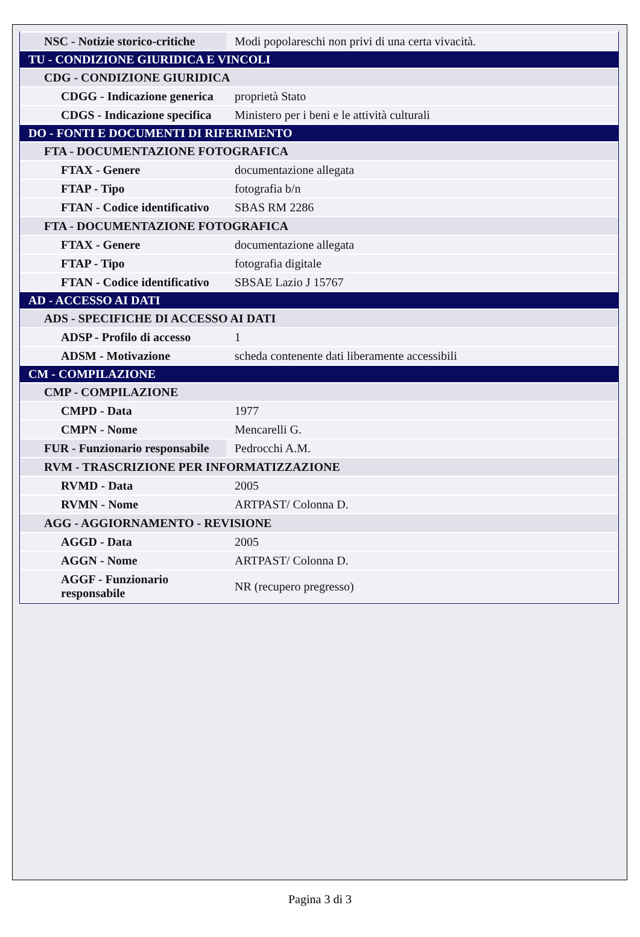| NSC - Notizie storico-critiche | Modi popolareschi non privi di una certa vivacità. |
| TU - CONDIZIONE GIURIDICA E VINCOLI | |
| CDG - CONDIZIONE GIURIDICA | |
| CDGG - Indicazione generica | proprietà Stato |
| CDGS - Indicazione specifica | Ministero per i beni e le attività culturali |
| DO - FONTI E DOCUMENTI DI RIFERIMENTO | |
| FTA - DOCUMENTAZIONE FOTOGRAFICA | |
| FTAX - Genere | documentazione allegata |
| FTAP - Tipo | fotografia b/n |
| FTAN - Codice identificativo | SBAS RM 2286 |
| FTA - DOCUMENTAZIONE FOTOGRAFICA | |
| FTAX - Genere | documentazione allegata |
| FTAP - Tipo | fotografia digitale |
| FTAN - Codice identificativo | SBSAE Lazio J 15767 |
| AD - ACCESSO AI DATI | |
| ADS - SPECIFICHE DI ACCESSO AI DATI | |
| ADSP - Profilo di accesso | 1 |
| ADSM - Motivazione | scheda contenente dati liberamente accessibili |
| CM - COMPILAZIONE | |
| CMP - COMPILAZIONE | |
| CMPD - Data | 1977 |
| CMPN - Nome | Mencarelli G. |
| FUR - Funzionario responsabile | Pedrocchi A.M. |
| RVM - TRASCRIZIONE PER INFORMATIZZAZIONE | |
| RVMD - Data | 2005 |
| RVMN - Nome | ARTPAST/ Colonna D. |
| AGG - AGGIORNAMENTO - REVISIONE | |
| AGGD - Data | 2005 |
| AGGN - Nome | ARTPAST/ Colonna D. |
| AGGF - Funzionario responsabile | NR (recupero pregresso) |
Pagina 3 di 3